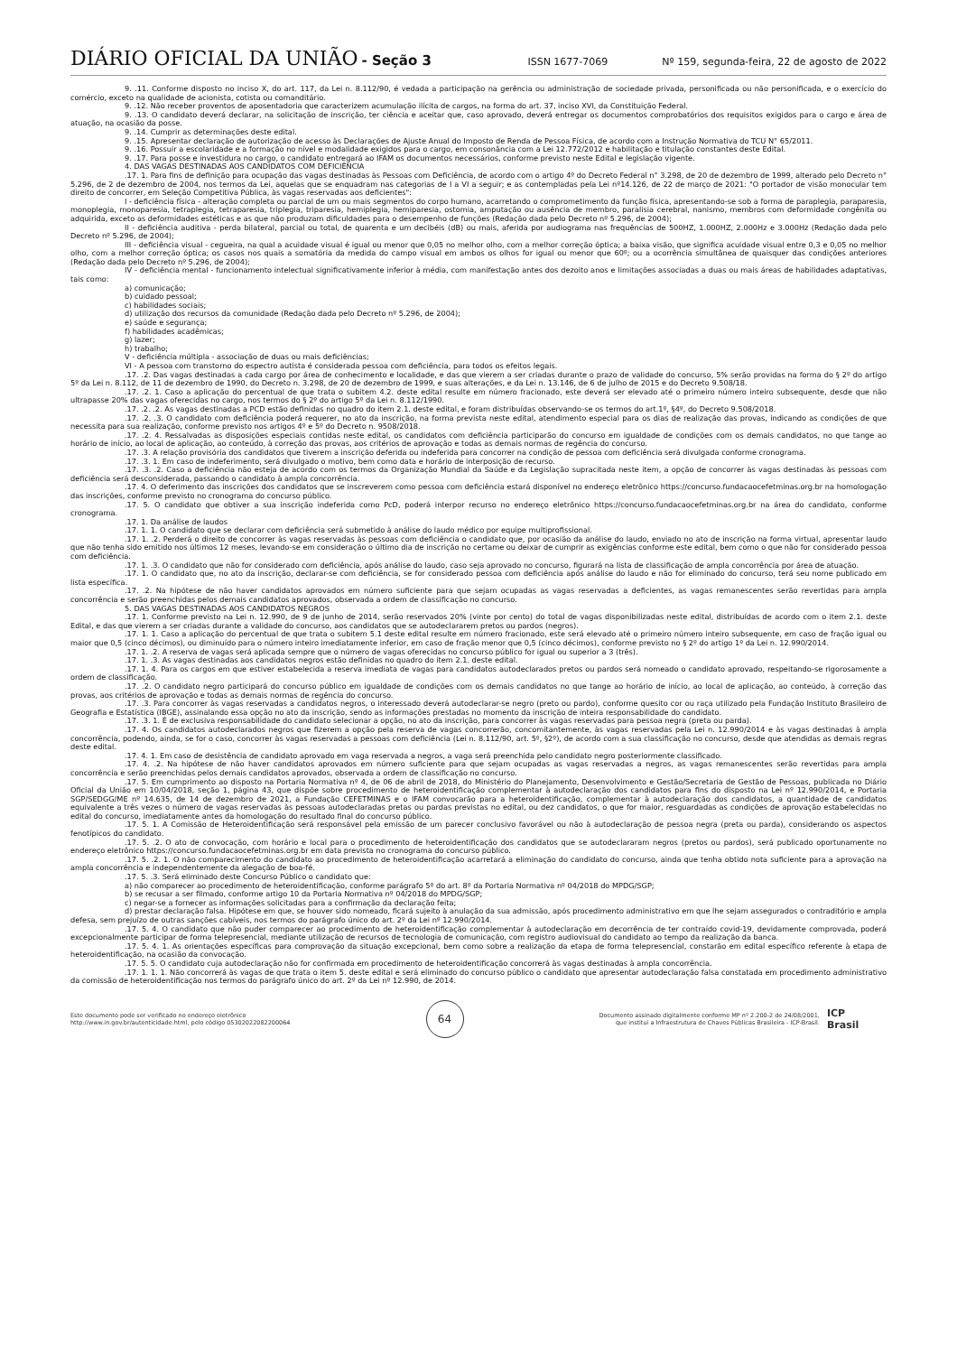DIÁRIO OFICIAL DA UNIÃO - Seção 3 ISSN 1677-7069 Nº 159, segunda-feira, 22 de agosto de 2022
9. .11. Conforme disposto no inciso X, do art. 117, da Lei n. 8.112/90, é vedada a participação na gerência ou administração de sociedade privada, personificada ou não personificada, e o exercício do comércio, exceto na qualidade de acionista, cotista ou comanditário.
9. .12. Não receber proventos de aposentadoria que caracterizem acumulação ilícita de cargos, na forma do art. 37, inciso XVI, da Constituição Federal.
9. .13. O candidato deverá declarar, na solicitação de inscrição, ter ciência e aceitar que, caso aprovado, deverá entregar os documentos comprobatórios dos requisitos exigidos para o cargo e área de atuação, na ocasião da posse.
9. .14. Cumprir as determinações deste edital.
9. .15. Apresentar declaração de autorização de acesso às Declarações de Ajuste Anual do Imposto de Renda de Pessoa Física, de acordo com a Instrução Normativa do TCU N° 65/2011.
9. .16. Possuir a escolaridade e a formação no nível e modalidade exigidos para o cargo, em consonância com a Lei 12.772/2012 e habilitação e titulação constantes deste Edital.
9. .17. Para posse e investidura no cargo, o candidato entregará ao IFAM os documentos necessários, conforme previsto neste Edital e legislação vigente.
4. DAS VAGAS DESTINADAS AOS CANDIDATOS COM DEFICIÊNCIA
.17. 1. Para fins de definição para ocupação das vagas destinadas às Pessoas com Deficiência, de acordo com o artigo 4º do Decreto Federal n° 3.298, de 20 de dezembro de 1999, alterado pelo Decreto n° 5.296, de 2 de dezembro de 2004, nos termos da Lei, aquelas que se enquadram nas categorias de I a VI a seguir; e as contempladas pela Lei nº14.126, de 22 de março de 2021: "O portador de visão monocular tem direito de concorrer, em Seleção Competitiva Pública, às vagas reservadas aos deficientes":
I - deficiência física - alteração completa ou parcial de um ou mais segmentos do corpo humano, acarretando o comprometimento da função física, apresentando-se sob a forma de paraplegia, paraparesia, monoplegia, monoparesia, tetraplegia, tetraparesia, triplegia, triparesia, hemiplegia, hemiparesia, ostomia, amputação ou ausência de membro, paralisia cerebral, nanismo, membros com deformidade congênita ou adquirida, exceto as deformidades estéticas e as que não produzam dificuldades para o desempenho de funções (Redação dada pelo Decreto nº 5.296, de 2004);
II - deficiência auditiva - perda bilateral, parcial ou total, de quarenta e um decibéis (dB) ou mais, aferida por audiograma nas frequências de 500HZ, 1.000HZ, 2.000Hz e 3.000Hz (Redação dada pelo Decreto nº 5.296, de 2004);
III - deficiência visual - cegueira, na qual a acuidade visual é igual ou menor que 0,05 no melhor olho, com a melhor correção óptica; a baixa visão, que significa acuidade visual entre 0,3 e 0,05 no melhor olho, com a melhor correção óptica; os casos nos quais a somatória da medida do campo visual em ambos os olhos for igual ou menor que 60º; ou a ocorrência simultânea de quaisquer das condições anteriores (Redação dada pelo Decreto nº 5.296, de 2004);
IV - deficiência mental - funcionamento intelectual significativamente inferior à média, com manifestação antes dos dezoito anos e limitações associadas a duas ou mais áreas de habilidades adaptativas, tais como:
a) comunicação;
b) cuidado pessoal;
c) habilidades sociais;
d) utilização dos recursos da comunidade (Redação dada pelo Decreto nº 5.296, de 2004);
e) saúde e segurança;
f) habilidades acadêmicas;
g) lazer;
h) trabalho;
V - deficiência múltipla - associação de duas ou mais deficiências;
VI - A pessoa com transtorno do espectro autista é considerada pessoa com deficiência, para todos os efeitos legais.
.17. .2. Das vagas destinadas a cada cargo por área de conhecimento e localidade, e das que vierem a ser criadas durante o prazo de validade do concurso, 5% serão providas na forma do § 2º do artigo 5º da Lei n. 8.112, de 11 de dezembro de 1990, do Decreto n. 3.298, de 20 de dezembro de 1999, e suas alterações, e da Lei n. 13.146, de 6 de julho de 2015 e do Decreto 9.508/18.
.17. .2. 1. Caso a aplicação do percentual de que trata o subitem 4.2. deste edital resulte em número fracionado, este deverá ser elevado até o primeiro número inteiro subsequente, desde que não ultrapasse 20% das vagas oferecidas no cargo, nos termos do § 2º do artigo 5º da Lei n. 8.112/1990.
.17. .2. .2. As vagas destinadas a PCD estão definidas no quadro do item 2.1. deste edital, e foram distribuídas observando-se os termos do art.1º, §4º, do Decreto 9.508/2018.
.17. .2. .3. O candidato com deficiência poderá requerer, no ato da inscrição, na forma prevista neste edital, atendimento especial para os dias de realização das provas, indicando as condições de que necessita para sua realização, conforme previsto nos artigos 4º e 5º do Decreto n. 9508/2018.
.17. .2. 4. Ressalvadas as disposições especiais contidas neste edital, os candidatos com deficiência participarão do concurso em igualdade de condições com os demais candidatos, no que tange ao horário de início, ao local de aplicação, ao conteúdo, à correção das provas, aos critérios de aprovação e todas as demais normas de regência do concurso.
.17. .3. A relação provisória dos candidatos que tiverem a inscrição deferida ou indeferida para concorrer na condição de pessoa com deficiência será divulgada conforme cronograma.
.17. .3. 1. Em caso de indeferimento, será divulgado o motivo, bem como data e horário de interposição de recurso.
.17. .3. .2. Caso a deficiência não esteja de acordo com os termos da Organização Mundial da Saúde e da Legislação supracitada neste item, a opção de concorrer às vagas destinadas às pessoas com deficiência será desconsiderada, passando o candidato à ampla concorrência.
.17. 4. O deferimento das inscrições dos candidatos que se inscreverem como pessoa com deficiência estará disponível no endereço eletrônico https://concurso.fundacaocefetminas.org.br na homologação das inscrições, conforme previsto no cronograma do concurso público.
.17. 5. O candidato que obtiver a sua inscrição indeferida como PcD, poderá interpor recurso no endereço eletrônico https://concurso.fundacaocefetminas.org.br na área do candidato, conforme cronograma.
.17. 1. Da análise de laudos
.17. 1. 1. O candidato que se declarar com deficiência será submetido à análise do laudo médico por equipe multiprofissional.
.17. 1. .2. Perderá o direito de concorrer às vagas reservadas às pessoas com deficiência o candidato que, por ocasião da análise do laudo, enviado no ato de inscrição na forma virtual, apresentar laudo que não tenha sido emitido nos últimos 12 meses, levando-se em consideração o último dia de inscrição no certame ou deixar de cumprir as exigências conforme este edital, bem como o que não for considerado pessoa com deficiência.
.17. 1. .3. O candidato que não for considerado com deficiência, após análise do laudo, caso seja aprovado no concurso, figurará na lista de classificação de ampla concorrência por área de atuação.
.17. 1. O candidato que, no ato da inscrição, declarar-se com deficiência, se for considerado pessoa com deficiência após análise do laudo e não for eliminado do concurso, terá seu nome publicado em lista específica.
.17. .2. Na hipótese de não haver candidatos aprovados em número suficiente para que sejam ocupadas as vagas reservadas a deficientes, as vagas remanescentes serão revertidas para ampla concorrência e serão preenchidas pelos demais candidatos aprovados, observada a ordem de classificação no concurso.
5. DAS VAGAS DESTINADAS AOS CANDIDATOS NEGROS
.17. 1. Conforme previsto na Lei n. 12.990, de 9 de junho de 2014, serão reservados 20% (vinte por cento) do total de vagas disponibilizadas neste edital, distribuídas de acordo com o item 2.1. deste Edital, e das que vierem a ser criadas durante a validade do concurso, aos candidatos que se autodeclararem pretos ou pardos (negros).
.17. 1. 1. Caso a aplicação do percentual de que trata o subitem 5.1 deste edital resulte em número fracionado, este será elevado até o primeiro número inteiro subsequente, em caso de fração igual ou maior que 0,5 (cinco décimos), ou diminuído para o número inteiro imediatamente inferior, em caso de fração menor que 0,5 (cinco décimos), conforme previsto no § 2º do artigo 1º da Lei n. 12.990/2014.
.17. 1. .2. A reserva de vagas será aplicada sempre que o número de vagas oferecidas no concurso público for igual ou superior a 3 (três).
.17. 1. .3. As vagas destinadas aos candidatos negros estão definidas no quadro do item 2.1. deste edital.
.17. 1. 4. Para os cargos em que estiver estabelecida a reserva imediata de vagas para candidatos autodeclarados pretos ou pardos será nomeado o candidato aprovado, respeitando-se rigorosamente a ordem de classificação.
.17. .2. O candidato negro participará do concurso público em igualdade de condições com os demais candidatos no que tange ao horário de início, ao local de aplicação, ao conteúdo, à correção das provas, aos critérios de aprovação e todas as demais normas de regência do concurso.
.17. .3. Para concorrer às vagas reservadas a candidatos negros, o interessado deverá autodeclarar-se negro (preto ou pardo), conforme quesito cor ou raça utilizado pela Fundação Instituto Brasileiro de Geografia e Estatística (IBGE), assinalando essa opção no ato da inscrição, sendo as informações prestadas no momento da inscrição de inteira responsabilidade do candidato.
.17. .3. 1. É de exclusiva responsabilidade do candidato selecionar a opção, no ato da inscrição, para concorrer às vagas reservadas para pessoa negra (preta ou parda).
.17. 4. Os candidatos autodeclarados negros que fizerem a opção pela reserva de vagas concorrerão, concomitantemente, às vagas reservadas pela Lei n. 12.990/2014 e às vagas destinadas à ampla concorrência, podendo, ainda, se for o caso, concorrer às vagas reservadas a pessoas com deficiência (Lei n. 8.112/90, art. 5º, §2º), de acordo com a sua classificação no concurso, desde que atendidas as demais regras deste edital.
.17. 4. 1. Em caso de desistência de candidato aprovado em vaga reservada a negros, a vaga será preenchida pelo candidato negro posteriormente classificado.
.17. 4. .2. Na hipótese de não haver candidatos aprovados em número suficiente para que sejam ocupadas as vagas reservadas a negros, as vagas remanescentes serão revertidas para ampla concorrência e serão preenchidas pelos demais candidatos aprovados, observada a ordem de classificação no concurso.
.17. 5. Em cumprimento ao disposto na Portaria Normativa nº 4, de 06 de abril de 2018, do Ministério do Planejamento, Desenvolvimento e Gestão/Secretaria de Gestão de Pessoas, publicada no Diário Oficial da União em 10/04/2018, seção 1, página 43, que dispõe sobre procedimento de heteroidentificação complementar à autodeclaração dos candidatos para fins do disposto na Lei nº 12.990/2014, e Portaria SGP/SEDGG/ME nº 14.635, de 14 de dezembro de 2021, a Fundação CEFETMINAS e o IFAM convocarão para a heteroidentificação, complementar à autodeclaração dos candidatos, a quantidade de candidatos equivalente a três vezes o número de vagas reservadas às pessoas autodeclaradas pretas ou pardas previstas no edital, ou dez candidatos, o que for maior, resguardadas as condições de aprovação estabelecidas no edital do concurso, imediatamente antes da homologação do resultado final do concurso público.
.17. 5. 1. A Comissão de Heteroidentificação será responsável pela emissão de um parecer conclusivo favorável ou não à autodeclaração de pessoa negra (preta ou parda), considerando os aspectos fenotípicos do candidato.
.17. 5. .2. O ato de convocação, com horário e local para o procedimento de heteroidentificação dos candidatos que se autodeclararam negros (pretos ou pardos), será publicado oportunamente no endereço eletrônico https://concurso.fundacaocefetminas.org.br em data prevista no cronograma do concurso público.
.17. 5. .2. 1. O não comparecimento do candidato ao procedimento de heteroidentificação acarretará a eliminação do candidato do concurso, ainda que tenha obtido nota suficiente para a aprovação na ampla concorrência e independentemente da alegação de boa-fé.
.17. 5. .3. Será eliminado deste Concurso Público o candidato que:
a) não comparecer ao procedimento de heteroidentificação, conforme parágrafo 5º do art. 8º da Portaria Normativa nº 04/2018 do MPDG/SGP;
b) se recusar a ser filmado, conforme artigo 10 da Portaria Normativa nº 04/2018 do MPDG/SGP;
c) negar-se a fornecer as informações solicitadas para a confirmação da declaração feita;
d) prestar declaração falsa. Hipótese em que, se houver sido nomeado, ficará sujeito à anulação da sua admissão, após procedimento administrativo em que lhe sejam assegurados o contraditório e ampla defesa, sem prejuízo de outras sanções cabíveis, nos termos do parágrafo único do art. 2º da Lei nº 12.990/2014.
.17. 5. 4. O candidato que não puder comparecer ao procedimento de heteroidentificação complementar à autodeclaração em decorrência de ter contraído covid-19, devidamente comprovada, poderá excepcionalmente participar de forma telepresencial, mediante utilização de recursos de tecnologia de comunicação, com registro audiovisual do candidato ao tempo da realização da banca.
.17. 5. 4. 1. As orientações específicas para comprovação da situação excepcional, bem como sobre a realização da etapa de forma telepresencial, constarão em edital específico referente à etapa de heteroidentificação, na ocasião da convocação.
.17. 5. 5. O candidato cuja autodeclaração não for confirmada em procedimento de heteroidentificação concorrerá às vagas destinadas à ampla concorrência.
.17. 1. 1. 1. Não concorrerá às vagas de que trata o item 5. deste edital e será eliminado do concurso público o candidato que apresentar autodeclaração falsa constatada em procedimento administrativo da comissão de heteroidentificação nos termos do parágrafo único do art. 2º da Lei nº 12.990, de 2014.
Este documento pode ser verificado no endereço eletrônico
http://www.in.gov.br/autenticidade.html, pelo código 05302022082200064
64
Documento assinado digitalmente conforme MP nº 2.200-2 de 24/08/2001,
que institui a Infraestrutura de Chaves Públicas Brasileira - ICP-Brasil.
ICP
Brasil